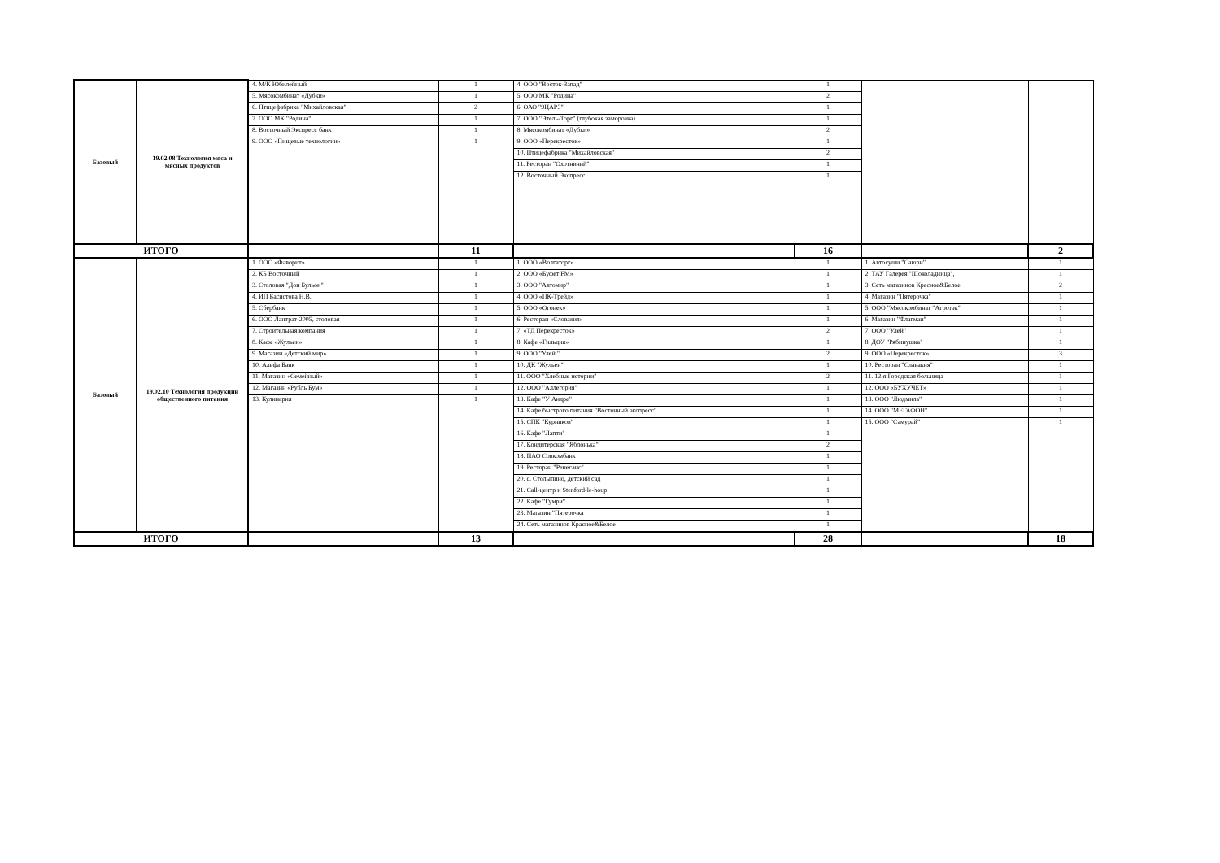| Базовый | 19.02.08 Технология мяса и мясных продуктов | 4. М/К Юбилейный | 1 | 4. ООО "Восток-Запад" | 1 | | |
| | | 5. Мясокомбинат «Дубки» | 1 | 5. ООО МК "Родина" | 2 | | |
| | | 6. Птицефабрика "Михайловская" | 2 | 6. ОАО "9ЦАРЗ" | 1 | | |
| | | 7. ООО МК "Родина" | 1 | 7. ООО "Этель-Торг" (глубокая заморозка) | 1 | | |
| | | 8. Восточный Экспресс банк | 1 | 8. Мясокомбинат «Дубки» | 2 | | |
| | | 9. ООО «Пищевые технологии» | 1 | 9. ООО «Перекресток» | 1 | | |
| | | | | 10. Птицефабрика "Михайловская" | 2 | | |
| | | | | 11. Ресторан "Охотничий" | 1 | | |
| | | | | 12. Восточный Экспресс | 1 | | |
| ИТОГО | | | 11 | | 16 | | 2 |
| Базовый | 19.02.10 Технология продукции общественного питания | 1. ООО «Фаворит» | 1 | 1. ООО «Волгаторг» | 1 | 1. Автосуши "Саюри" | 1 |
| | | 2. КБ Восточный | 1 | 2. ООО «Буфет FM» | 1 | 2. ТАУ Галерея "Шоколадница", | 1 |
| | | 3. Столовая "Дон Бульон" | 1 | 3. ООО "Автомир" | 1 | 3. Сеть магазинов Красное&Белое | 2 |
| | | 4. ИП Басистова Н.В. | 1 | 4. ООО «ПК-Трейд» | 1 | 4. Магазин "Пятерочка" | 1 |
| | | 5. Сбербанк | 1 | 5. ООО «Огонек» | 1 | 5. ООО "Мясокомбинат "Агротэк" | 1 |
| | | 6. ООО Лантрат-2005, столовая | 1 | 6. Ресторан «Словакия» | 1 | 6. Магазин "Флагман" | 1 |
| | | 7. Строительная компания | 1 | 7. «ТД Перекресток» | 2 | 7. ООО "Улей" | 1 |
| | | 8. Кафе «Жульен» | 1 | 8. Кафе «Гильдия» | 1 | 8. ДОУ "Рябинушка" | 1 |
| | | 9. Магазин «Детский мир» | 1 | 9. ООО "Улей " | 2 | 9. ООО «Перекресток» | 3 |
| | | 10. Альфа Банк | 1 | 10. ДК "Жульен" | 1 | 10. Ресторан "Славакия" | 1 |
| | | 11. Магазин «Семейный» | 1 | 11. ООО "Хлебные истории" | 2 | 11. 12-я Городская больница | 1 |
| | | 12. Магазин «Рубль Бум» | 1 | 12. ООО "Аллегория" | 1 | 12. ООО «БУХУЧЕТ» | 1 |
| | | 13. Кулинария | 1 | 13. Кафе "У Андре" | 1 | 13. ООО "Людмила" | 1 |
| | | | | 14. Кафе быстрого питания "Восточный экспресс" | 1 | 14. ООО "МЕГАФОН" | 1 |
| | | | | 15. СПК "Курников" | 1 | 15. ООО "Самурай" | 1 |
| | | | | 16. Кафе "Лапти" | 1 | | |
| | | | | 17. Кондитерская "Яблонька" | 2 | | |
| | | | | 18. ПАО Совкомбанк | 1 | | |
| | | | | 19. Ресторан "Ренесанс" | 1 | | |
| | | | | 20. с. Столыпино, детский сад | 1 | | |
| | | | | 21. Call-центр и Stenford-le-houp | 1 | | |
| | | | | 22. Кафе "Гумри" | 1 | | |
| | | | | 23. Магазин "Пятерочка | 1 | | |
| | | | | 24. Сеть магазинов Красное&Белое | 1 | | |
| ИТОГО | | | 13 | | 28 | | 18 |